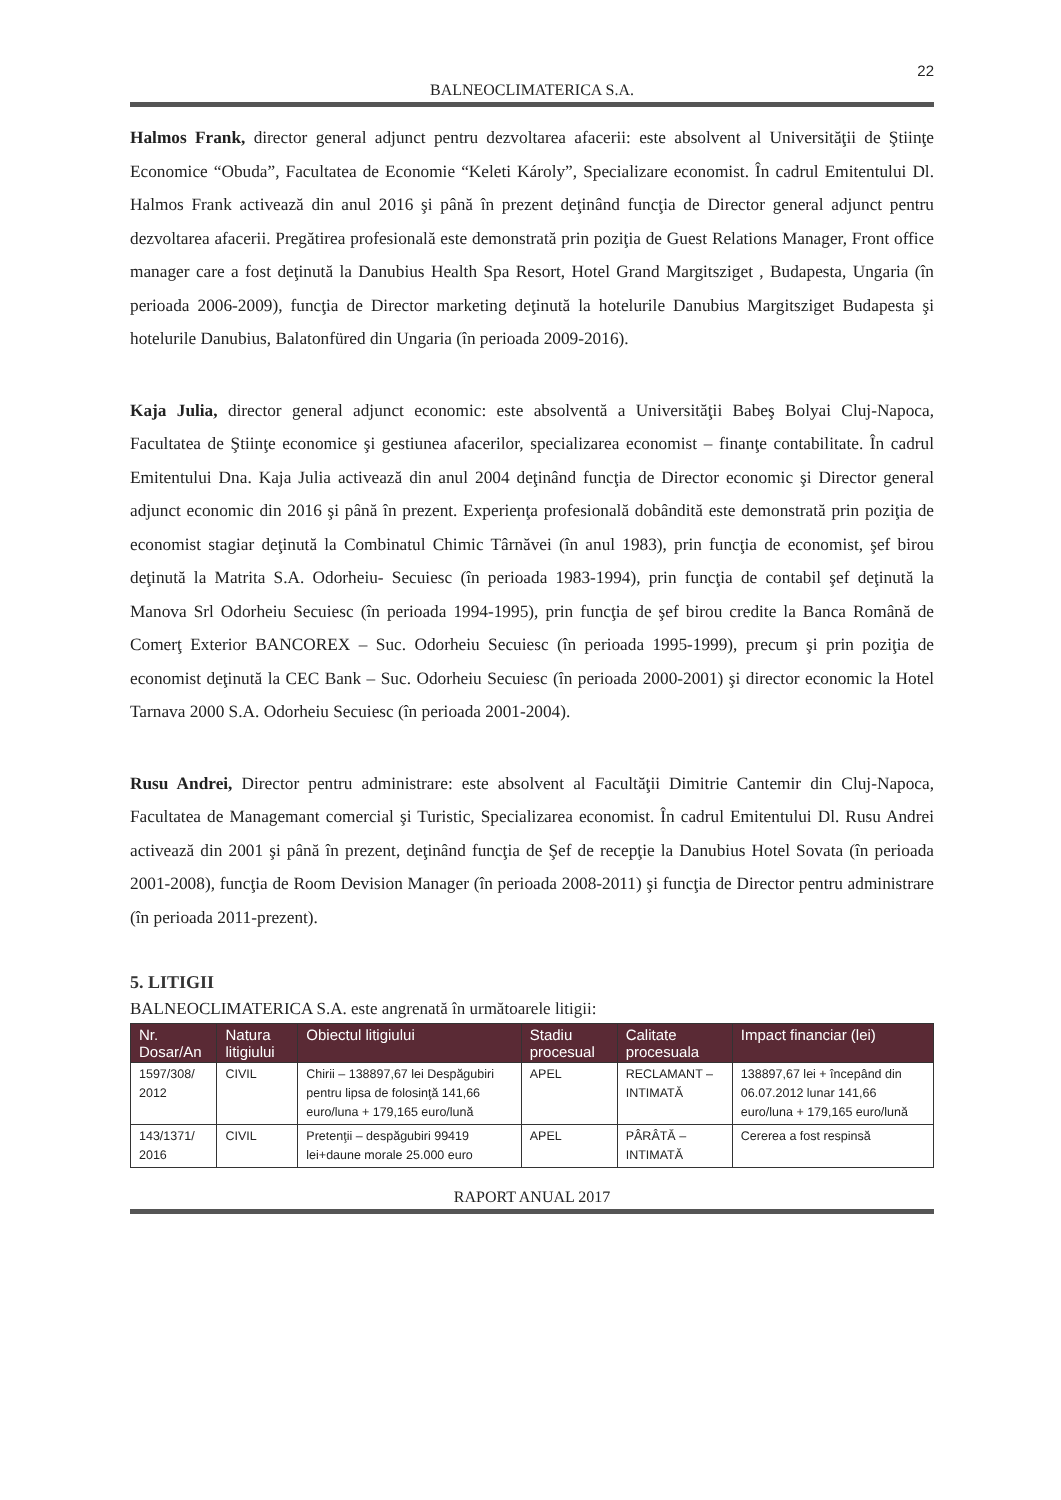22
BALNEOCLIMATERICA S.A.
Halmos Frank, director general adjunct pentru dezvoltarea afacerii: este absolvent al Universităţii de Ştiinţe Economice “Obuda”, Facultatea de Economie “Keleti Károly”, Specializare economist. În cadrul Emitentului Dl. Halmos Frank activează din anul 2016 şi până în prezent deţinând funcţia de Director general adjunct pentru dezvoltarea afacerii. Pregătirea profesională este demonstrată prin poziţia de Guest Relations Manager, Front office manager care a fost deţinută la Danubius Health Spa Resort, Hotel Grand Margitsziget , Budapesta, Ungaria (în perioada 2006-2009), funcţia de Director marketing deţinută la hotelurile Danubius Margitsziget Budapesta şi hotelurile Danubius, Balatonfüred din Ungaria (în perioada 2009-2016).
Kaja Julia, director general adjunct economic: este absolventă a Universităţii Babeş Bolyai Cluj-Napoca, Facultatea de Ştiinţe economice şi gestiunea afacerilor, specializarea economist – finanţe contabilitate. În cadrul Emitentului Dna. Kaja Julia activează din anul 2004 deţinând funcţia de Director economic şi Director general adjunct economic din 2016 şi până în prezent. Experienţa profesională dobândită este demonstrată prin poziţia de economist stagiar deţinută la Combinatul Chimic Târnăvei (în anul 1983), prin funcţia de economist, şef birou deţinută la Matrita S.A. Odorheiu- Secuiesc (în perioada 1983-1994), prin funcţia de contabil şef deţinută la Manova Srl Odorheiu Secuiesc (în perioada 1994-1995), prin funcţia de şef birou credite la Banca Română de Comerţ Exterior BANCOREX – Suc. Odorheiu Secuiesc (în perioada 1995-1999), precum şi prin poziţia de economist deţinută la CEC Bank – Suc. Odorheiu Secuiesc (în perioada 2000-2001) şi director economic la Hotel Tarnava 2000 S.A. Odorheiu Secuiesc (în perioada 2001-2004).
Rusu Andrei, Director pentru administrare: este absolvent al Facultăţii Dimitrie Cantemir din Cluj-Napoca, Facultatea de Managemant comercial şi Turistic, Specializarea economist. În cadrul Emitentului Dl. Rusu Andrei activează din 2001 şi până în prezent, deţinând funcţia de Şef de recepţie la Danubius Hotel Sovata (în perioada 2001-2008), funcţia de Room Devision Manager (în perioada 2008-2011) şi funcţia de Director pentru administrare (în perioada 2011-prezent).
5. LITIGII
BALNEOCLIMATERICA S.A. este angrenată în următoarele litigii:
| Nr. Dosar/An | Natura litigiului | Obiectul litigiului | Stadiu procesual | Calitate procesuala | Impact financiar (lei) |
| --- | --- | --- | --- | --- | --- |
| 1597/308/ 2012 | CIVIL | Chirii – 138897,67 lei Despăgubiri pentru lipsa de folosinţă 141,66 euro/luna + 179,165 euro/lună | APEL | RECLAMANT – INTIMATĂ | 138897,67 lei + începând din 06.07.2012 lunar 141,66 euro/luna + 179,165 euro/lună |
| 143/1371/ 2016 | CIVIL | Pretenţii – despăgubiri 99419 lei+daune morale 25.000 euro | APEL | PÂRÂTĂ – INTIMATĂ | Cererea a fost respinsă |
RAPORT ANUAL 2017